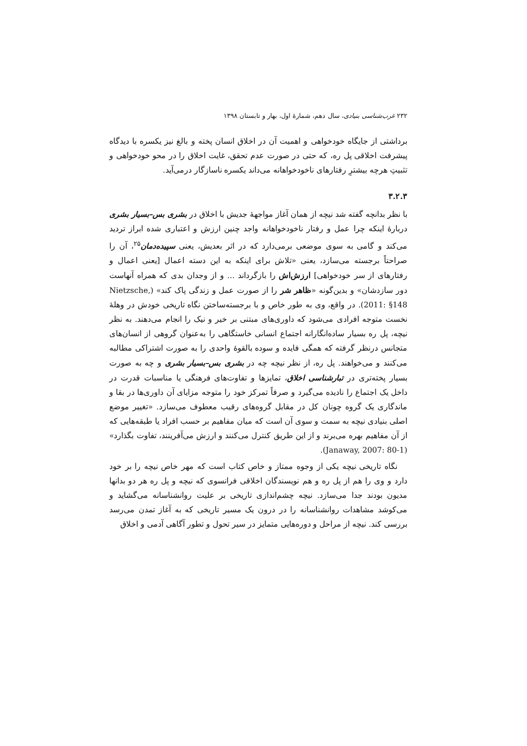۲۳۲ غرب‌شناسی بنیادی، سال دهم، شمارهٔ اول، بهار و تابستان ۱۳۹۸
برداشتی از جایگاه خودخواهی و اهمیت آن در اخلاق انسان پخته و بالغ نیز یکسره با دیدگاه پیشرفت اخلاقی پل ره، که حتی در صورت عدم تحقق، غایت اخلاق را در محو خودخواهی و تثبیتِ هرچه بیشترِ رفتارهای ناخودخواهانه می‌داند یکسره ناسازگار درمی‌آید.
۳.۲.۳
با نظر بدانچه گفته شد نیچه از همان آغاز مواجههٔ جدیش با اخلاق در بشری بس–بسیار بشری دربارهٔ اینکه چرا عمل و رفتار ناخودخواهانه واجد چنین ارزش و اعتباری شده ابراز تردید می‌کند و گامی به سوی موضعی برمی‌دارد که در اثر بعدیش، یعنی سپیده‌دمان<sup>۲۵</sup>، آن را صراحتاً برجسته می‌سازد، یعنی «تلاش برای اینکه به این دسته اعمال [یعنی اعمال و رفتارهای از سر خودخواهی] ارزش‌اش را بازگرداند ... و از وجدان بدی که همراه آنهاست دور سازدشان» و بدین‌گونه «ظاهر شر را از صورت عمل و زندگی پاک کند» (Nietzsche, 2011: §148). در واقع، وی به طور خاص و با برجسته‌ساختن نگاه تاریخی خودش در وهلهٔ نخست متوجه افرادی می‌شود که داوری‌های مبتنی بر خیر و نیک را انجام می‌دهند. به نظر نیچه، پل ره بسیار ساده‌انگارانه اجتماع انسانی خاستگاهی را به‌عنوان گروهی از انسان‌های متجانس درنظر گرفته که همگی فایده و سوده بالقوهٔ واحدی را به صورت اشتراکی مطالبه می‌کنند و می‌خواهند. پل ره، از نظر نیچه چه در بشری بس–بسیار بشری و چه به صورت بسیار پخته‌تری در تبارشناسی اخلاق، تمایزها و تفاوت‌های فرهنگی یا مناسبات قدرت در داخل یک اجتماع را نادیده می‌گیرد و صرفاً تمرکز خود را متوجه مزایای آن داوری‌ها در بقا و ماندگاری یک گروه چونان کل در مقابل گروه‌های رقیب معطوف می‌سازد. «تغییر موضع اصلی بنیادی نیچه به سمت و سوی آن است که میان مفاهیم بر حسب افراد یا طبقه‌هایی که از آن مفاهیم بهره می‌برند و از این طریق کنترل می‌کنند و ارزش می‌آفرینند، تفاوت بگذارد» (Janaway, 2007: 80-1).
نگاه تاریخی نیچه یکی از وجوه ممتاز و خاص کتاب است که مهر خاص نیچه را بر خود دارد و وی را هم از پل ره و هم نویسندگان اخلاقی فرانسوی که نیچه و پل ره هر دو بدانها مدیون بودند جدا می‌سازد. نیچه چشم‌اندازی تاریخی بر علیت روانشناسانه می‌گشاید و می‌کوشد مشاهدات روانشناسانه را در درون یک مسیر تاریخی که به آغاز تمدن می‌رسد بررسی کند. نیچه از مراحل و دوره‌هایی متمایز در سیر تحول و تطور آگاهی آدمی و اخلاق